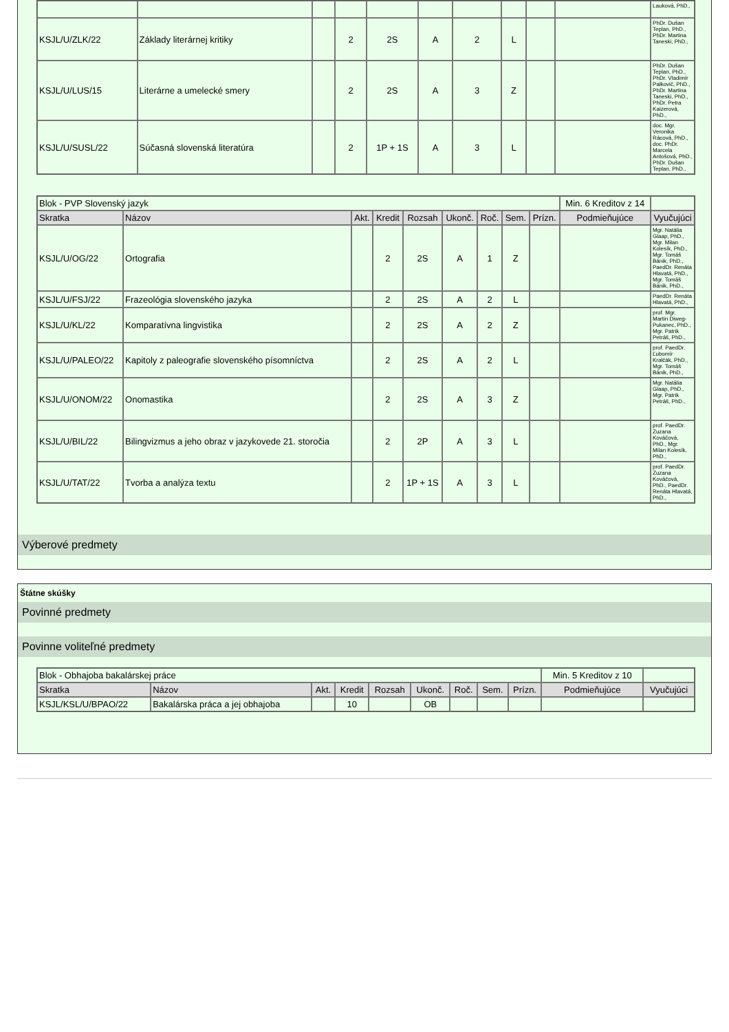| | | | | | | | | | | Lauková, PhD., |
| KSJL/U/ZLK/22 | Základy literárnej kritiky | | 2 | 2S | A | 2 | L | | | PhDr. Dušan Teplan, PhD., PhDr. Martina Taneski, PhD., |
| KSJL/U/LUS/15 | Literárne a umelecké smery | | 2 | 2S | A | 3 | Z | | | PhDr. Dušan Teplan, PhD., PhDr. Vladimír Palkovič, PhD., PhDr. Martina Taneski, PhD., PhDr. Petra Kaizerová, PhD., |
| KSJL/U/SUSL/22 | Súčasná slovenská literatúra | | 2 | 1P + 1S | A | 3 | L | | | doc. Mgr. Veronika Rácová, PhD., doc. PhDr. Marcela Antošová, PhD., PhDr. Dušan Teplan, PhD., |
| Blok - PVP Slovenský jazyk | | | | | | | | | Min. 6 Kreditov z 14 | |
| Skratka | Názov | Akt. | Kredit | Rozsah | Ukonč. | Roč. | Sem. | Prízn. | Podmieňujúce | Vyučujúci |
| KSJL/U/OG/22 | Ortografia | | 2 | 2S | A | 1 | Z | | | Mgr. Natália Glaap, PhD., Mgr. Milan Kolesík, PhD., Mgr. Tomáš Bánik, PhD., PaedDr. Renáta Hlavatá, PhD., Mgr. Tomáš Bánik, PhD., |
| KSJL/U/FSJ/22 | Frazeológia slovenského jazyka | | 2 | 2S | A | 2 | L | | | PaedDr. Renáta Hlavatá, PhD., |
| KSJL/U/KL/22 | Komparatívna lingvistika | | 2 | 2S | A | 2 | Z | | | prof. Mgr. Martin Diweg-Pukanec, PhD., Mgr. Patrik Petráš, PhD., |
| KSJL/U/PALEO/22 | Kapitoly z paleografie slovenského písomníctva | | 2 | 2S | A | 2 | L | | | prof. PaedDr. Ľubomír Kralčák, PhD., Mgr. Tomáš Bánik, PhD., |
| KSJL/U/ONOM/22 | Onomastika | | 2 | 2S | A | 3 | Z | | | Mgr. Natália Glaap, PhD., Mgr. Patrik Petráš, PhD., |
| KSJL/U/BIL/22 | Bilingvizmus a jeho obraz v jazykovede 21. storočia | | 2 | 2P | A | 3 | L | | | prof. PaedDr. Zuzana Kováčová, PhD., Mgr. Milan Kolesík, PhD., |
| KSJL/U/TAT/22 | Tvorba a analýza textu | | 2 | 1P + 1S | A | 3 | L | | | prof. PaedDr. Zuzana Kováčová, PhD., PaedDr. Renáta Hlavatá, PhD., |
Výberové predmety
Štátne skúšky
Povinné predmety
Povinne voliteľné predmety
| Blok - Obhajoba bakalárskej práce | | | | | | | | | Min. 5 Kreditov z 10 | |
| Skratka | Názov | Akt. | Kredit | Rozsah | Ukonč. | Roč. | Sem. | Prízn. | Podmieňujúce | Vyučujúci |
| KSJL/KSL/U/BPAO/22 | Bakalárska práca a jej obhajoba | | 10 | | OB | | | | | |